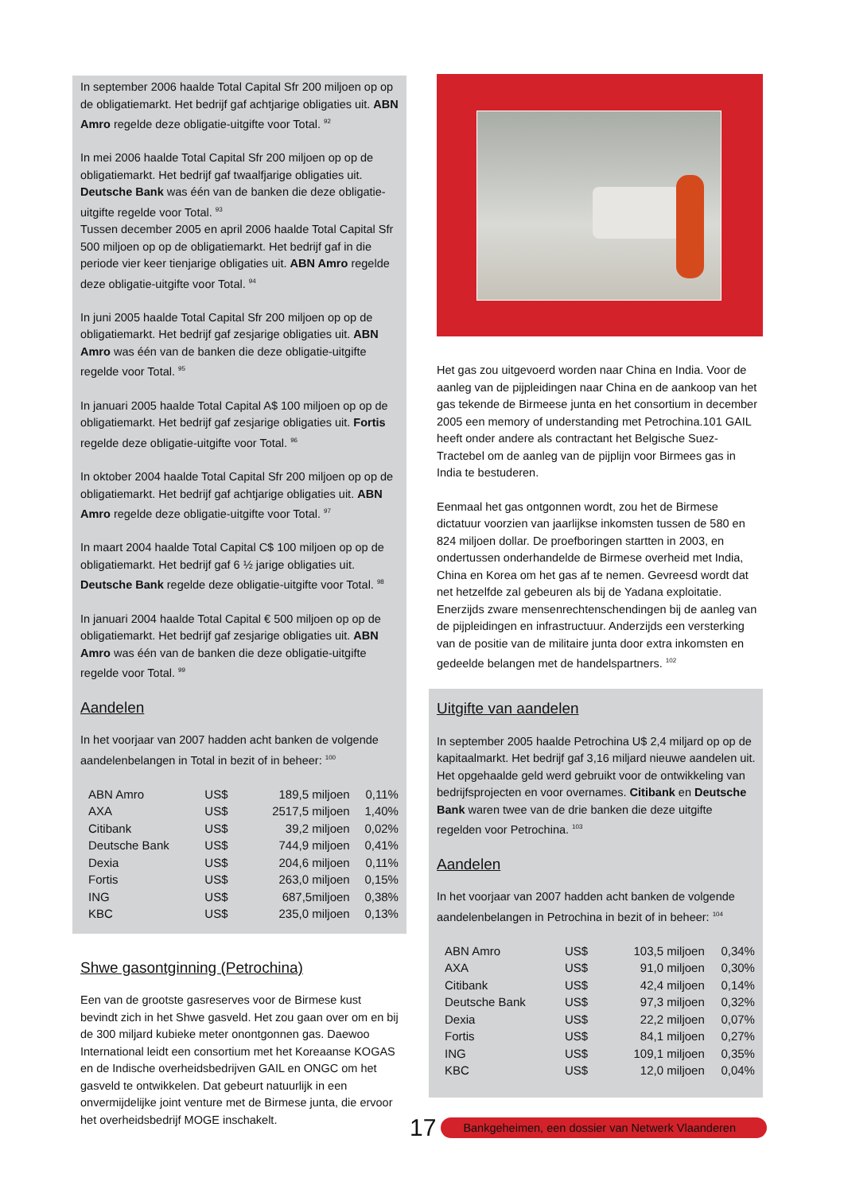In september 2006 haalde Total Capital Sfr 200 miljoen op op de obligatiemarkt. Het bedrijf gaf achtjarige obligaties uit. ABN Amro regelde deze obligatie-uitgifte voor Total. <sup>92</sup>
In mei 2006 haalde Total Capital Sfr 200 miljoen op op de obligatiemarkt. Het bedrijf gaf twaalfjarige obligaties uit. Deutsche Bank was één van de banken die deze obligatie-uitgifte regelde voor Total. <sup>93</sup>
Tussen december 2005 en april 2006 haalde Total Capital Sfr 500 miljoen op op de obligatiemarkt. Het bedrijf gaf in die periode vier keer tienjarige obligaties uit. ABN Amro regelde deze obligatie-uitgifte voor Total. <sup>94</sup>
In juni 2005 haalde Total Capital Sfr 200 miljoen op op de obligatiemarkt. Het bedrijf gaf zesjarige obligaties uit. ABN Amro was één van de banken die deze obligatie-uitgifte regelde voor Total. <sup>95</sup>
In januari 2005 haalde Total Capital A$ 100 miljoen op op de obligatiemarkt. Het bedrijf gaf zesjarige obligaties uit. Fortis regelde deze obligatie-uitgifte voor Total. <sup>96</sup>
In oktober 2004 haalde Total Capital Sfr 200 miljoen op op de obligatiemarkt. Het bedrijf gaf achtjarige obligaties uit. ABN Amro regelde deze obligatie-uitgifte voor Total. <sup>97</sup>
In maart 2004 haalde Total Capital C$ 100 miljoen op op de obligatiemarkt. Het bedrijf gaf 6 ½ jarige obligaties uit. Deutsche Bank regelde deze obligatie-uitgifte voor Total. <sup>98</sup>
In januari 2004 haalde Total Capital € 500 miljoen op op de obligatiemarkt. Het bedrijf gaf zesjarige obligaties uit. ABN Amro was één van de banken die deze obligatie-uitgifte regelde voor Total. <sup>99</sup>
Aandelen
In het voorjaar van 2007 hadden acht banken de volgende aandelenbelangen in Total in bezit of in beheer: <sup>100</sup>
| ABN Amro | US$ | 189,5 miljoen | 0,11% |
| AXA | US$ | 2517,5 miljoen | 1,40% |
| Citibank | US$ | 39,2 miljoen | 0,02% |
| Deutsche Bank | US$ | 744,9 miljoen | 0,41% |
| Dexia | US$ | 204,6 miljoen | 0,11% |
| Fortis | US$ | 263,0 miljoen | 0,15% |
| ING | US$ | 687,5miljoen | 0,38% |
| KBC | US$ | 235,0 miljoen | 0,13% |
Shwe gasontginning (Petrochina)
Een van de grootste gasreserves voor de Birmese kust bevindt zich in het Shwe gasveld. Het zou gaan over om en bij de 300 miljard kubieke meter onontgonnen gas. Daewoo International leidt een consortium met het Koreaanse KOGAS en de Indische overheidsbedrijven GAIL en ONGC om het gasveld te ontwikkelen. Dat gebeurt natuurlijk in een onvermijdelijke joint venture met de Birmese junta, die ervoor het overheidsbedrijf MOGE inschakelt.
Het gas zou uitgevoerd worden naar China en India. Voor de aanleg van de pijpleidingen naar China en de aankoop van het gas tekende de Birmeese junta en het consortium in december 2005 een memory of understanding met Petrochina.101 GAIL heeft onder andere als contractant het Belgische Suez-Tractebel om de aanleg van de pijplijn voor Birmees gas in India te bestuderen.
Eenmaal het gas ontgonnen wordt, zou het de Birmese dictatuur voorzien van jaarlijkse inkomsten tussen de 580 en 824 miljoen dollar. De proefboringen startten in 2003, en ondertussen onderhandelde de Birmese overheid met India, China en Korea om het gas af te nemen. Gevreesd wordt dat net hetzelfde zal gebeuren als bij de Yadana exploitatie. Enerzijds zware mensenrechtenschendingen bij de aanleg van de pijpleidingen en infrastructuur. Anderzijds een versterking van de positie van de militaire junta door extra inkomsten en gedeelde belangen met de handelspartners. <sup>102</sup>
Uitgifte van aandelen
In september 2005 haalde Petrochina U$ 2,4 miljard op op de kapitaalmarkt. Het bedrijf gaf 3,16 miljard nieuwe aandelen uit. Het opgehaalde geld werd gebruikt voor de ontwikkeling van bedrijfsprojecten en voor overnames. Citibank en Deutsche Bank waren twee van de drie banken die deze uitgifte regelden voor Petrochina. <sup>103</sup>
Aandelen
In het voorjaar van 2007 hadden acht banken de volgende aandelenbelangen in Petrochina in bezit of in beheer: <sup>104</sup>
| ABN Amro | US$ | 103,5 miljoen | 0,34% |
| AXA | US$ | 91,0 miljoen | 0,30% |
| Citibank | US$ | 42,4 miljoen | 0,14% |
| Deutsche Bank | US$ | 97,3 miljoen | 0,32% |
| Dexia | US$ | 22,2 miljoen | 0,07% |
| Fortis | US$ | 84,1 miljoen | 0,27% |
| ING | US$ | 109,1 miljoen | 0,35% |
| KBC | US$ | 12,0 miljoen | 0,04% |
17
Bankgeheimen, een dossier van Netwerk Vlaanderen